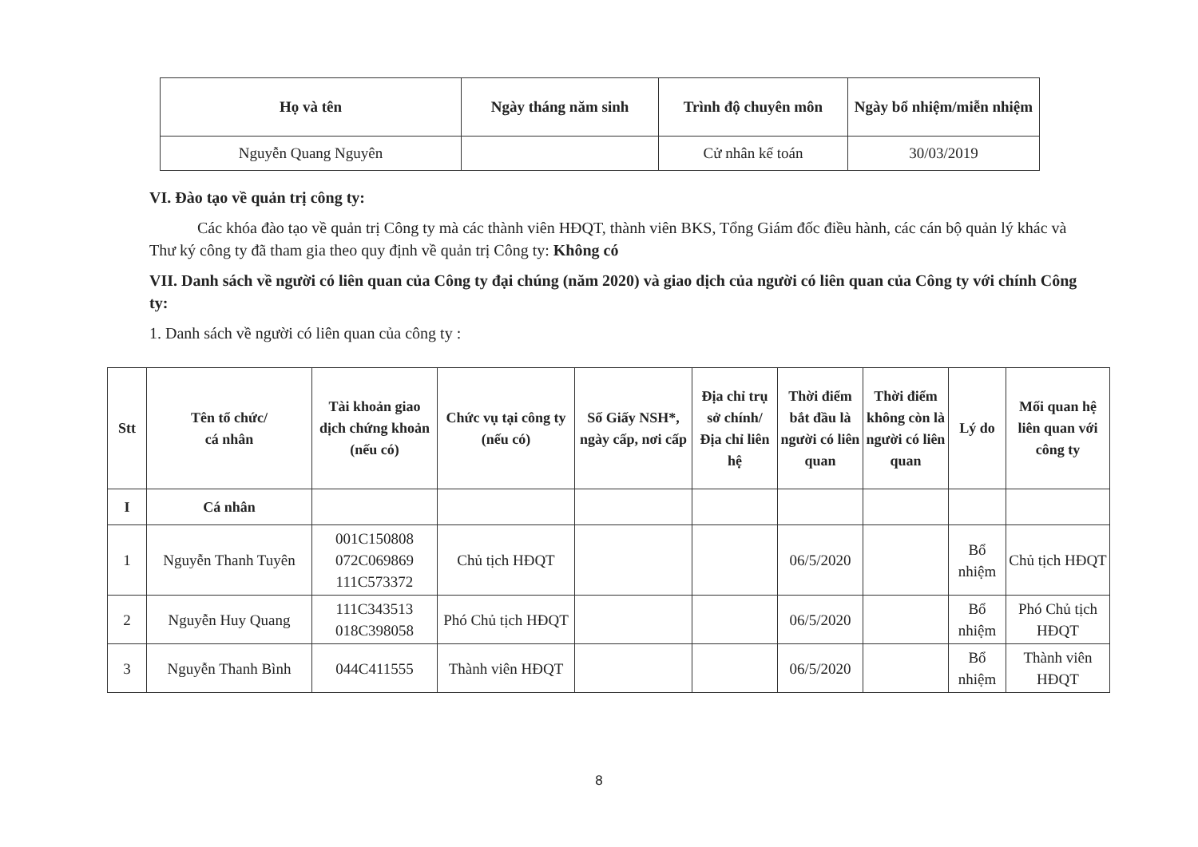| Họ và tên | Ngày tháng năm sinh | Trình độ chuyên môn | Ngày bổ nhiệm/miễn nhiệm |
| --- | --- | --- | --- |
| Nguyễn Quang Nguyên | | Cử nhân kế toán | 30/03/2019 |
VI. Đào tạo về quản trị công ty:
Các khóa đào tạo về quản trị Công ty mà các thành viên HĐQT, thành viên BKS, Tổng Giám đốc điều hành, các cán bộ quản lý khác và Thư ký công ty đã tham gia theo quy định về quản trị Công ty: Không có
VII. Danh sách về người có liên quan của Công ty đại chúng (năm 2020) và giao dịch của người có liên quan của Công ty với chính Công ty:
1. Danh sách về người có liên quan của công ty :
| Stt | Tên tổ chức/ cá nhân | Tài khoản giao dịch chứng khoản (nếu có) | Chức vụ tại công ty (nếu có) | Số Giấy NSH*, ngày cấp, nơi cấp | Địa chỉ trụ sở chính/ Địa chỉ liên hệ | Thời điểm bắt đầu là người có liên quan | Thời điểm không còn là người có liên quan | Lý do | Mối quan hệ liên quan với công ty |
| --- | --- | --- | --- | --- | --- | --- | --- | --- | --- |
| I | Cá nhân | | | | | | | | |
| 1 | Nguyễn Thanh Tuyên | 001C150808 072C069869 111C573372 | Chủ tịch HĐQT | | | 06/5/2020 | | Bổ nhiệm | Chủ tịch HĐQT |
| 2 | Nguyễn Huy Quang | 111C343513 018C398058 | Phó Chủ tịch HĐQT | | | 06/5/2020 | | Bổ nhiệm | Phó Chủ tịch HĐQT |
| 3 | Nguyễn Thanh Bình | 044C411555 | Thành viên HĐQT | | | 06/5/2020 | | Bổ nhiệm | Thành viên HĐQT |
8